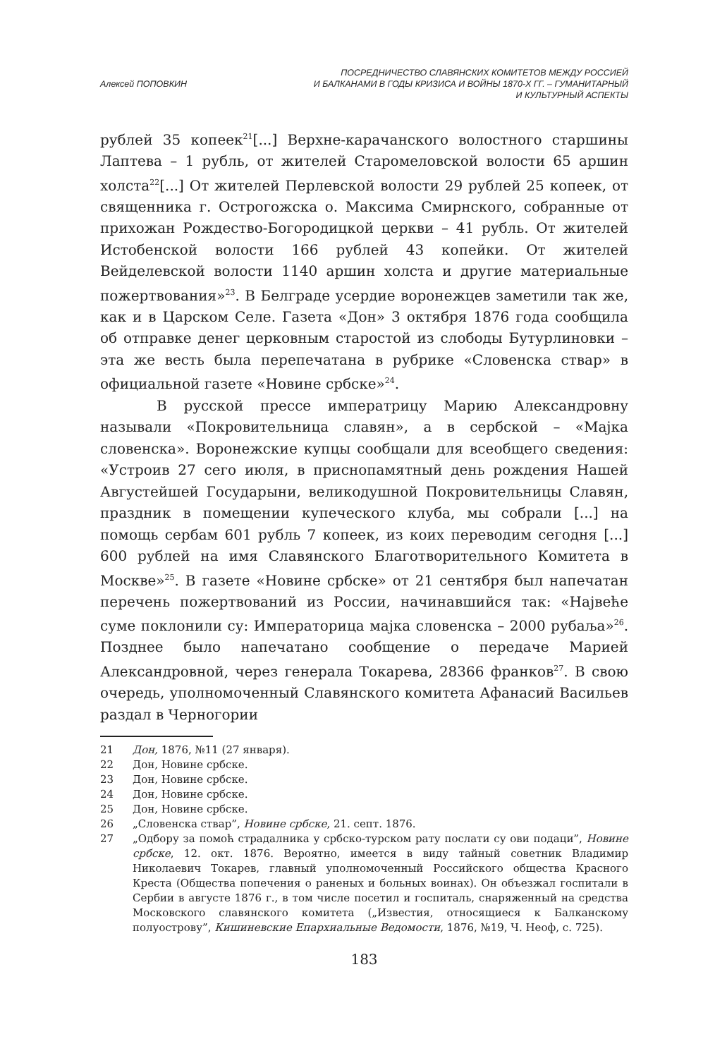Алексей ПОПОВКИН
ПОСРЕДНИЧЕСТВО СЛАВЯНСКИХ КОМИТЕТОВ МЕЖДУ РОССИЕЙ
И БАЛКАНАМИ В ГОДЫ КРИЗИСА И ВОЙНЫ 1870-Х ГГ. – ГУМАНИТАРНЫЙ
И КУЛЬТУРНЫЙ АСПЕКТЫ
рублей 35 копеек<sup>21</sup>[...] Верхне-карачанского волостного старшины Лаптева – 1 рубль, от жителей Старомеловской волости 65 аршин холста<sup>22</sup>[...] От жителей Перлевской волости 29 рублей 25 копеек, от священника г. Острогожска о. Максима Смирнского, собранные от прихожан Рождество-Богородицкой церкви – 41 рубль. От жителей Истобенской волости 166 рублей 43 копейки. От жителей Вейделевской волости 1140 аршин холста и другие материальные пожертвования»<sup>23</sup>. В Белграде усердие воронежцев заметили так же, как и в Царском Селе. Газета «Дон» 3 октября 1876 года сообщила об отправке денег церковным старостой из слободы Бутурлиновки – эта же весть была перепечатана в рубрике «Словенска ствар» в официальной газете «Новине србске»<sup>24</sup>.
В русской прессе императрицу Марию Александровну называли «Покровительница славян», а в сербской – «Мајка словенска». Воронежские купцы сообщали для всеобщего сведения: «Устроив 27 сего июля, в приснопамятный день рождения Нашей Августейшей Государыни, великодушной Покровительницы Славян, праздник в помещении купеческого клуба, мы собрали [...] на помощь сербам 601 рубль 7 копеек, из коих переводим сегодня [...] 600 рублей на имя Славянского Благотворительного Комитета в Москве»<sup>25</sup>. В газете «Новине србске» от 21 сентября был напечатан перечень пожертвований из России, начинавшийся так: «Највеће суме поклонили су: Императорица мајка словенска – 2000 рубаља»<sup>26</sup>. Позднее было напечатано сообщение о передаче Марией Александровной, через генерала Токарева, 28366 франков<sup>27</sup>. В свою очередь, уполномоченный Славянского комитета Афанасий Васильев раздал в Черногории
21 Дон, 1876, №11 (27 января).
22 Дон, Новине србске.
23 Дон, Новине србске.
24 Дон, Новине србске.
25 Дон, Новине србске.
26 „Словенска ствар”, Новине србске, 21. септ. 1876.
27 „Одбору за помоћ страдалника у србско-турском рату послати су ови подаци”, Новине србске, 12. окт. 1876. Вероятно, имеется в виду тайный советник Владимир Николаевич Токарев, главный уполномоченный Российского общества Красного Креста (Общества попечения о раненых и больных воинах). Он объезжал госпитали в Сербии в августе 1876 г., в том числе посетил и госпиталь, снаряженный на средства Московского славянского комитета („Известия, относящиеся к Балканскому полуострову”, Кишиневские Епархиальные Ведомости, 1876, №19, Ч. Неоф, с. 725).
183